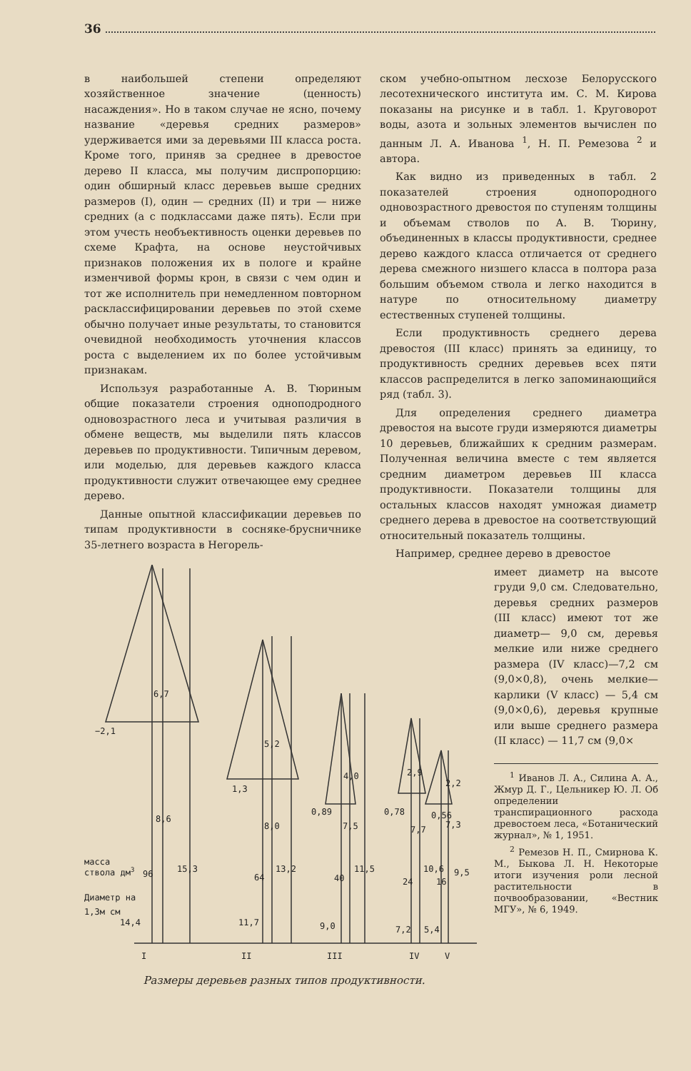36
в наибольшей степени определяют хозяйственное значение (ценность) насаждения». Но в таком случае не ясно, почему название «деревья средних размеров» удерживается ими за деревьями III класса роста. Кроме того, приняв за среднее в древостое дерево II класса, мы получим диспропорцию: один обширный класс деревьев выше средних размеров (I), один — средних (II) и три — ниже средних (а с подклассами даже пять). Если при этом учесть необъективность оценки деревьев по схеме Крафта, на основе неустойчивых признаков положения их в пологе и крайне изменчивой формы крон, в связи с чем один и тот же исполнитель при немедленном повторном расклассифицировании деревьев по этой схеме обычно получает иные результаты, то становится очевидной необходимость уточнения классов роста с выделением их по более устойчивым признакам.
Используя разработанные А. В. Тюриным общие показатели строения одноподродного одновозрастного леса и учитывая различия в обмене веществ, мы выделили пять классов деревьев по продуктивности. Типичным деревом, или моделью, для деревьев каждого класса продуктивности служит отвечающее ему среднее дерево.
Данные опытной классификации деревьев по типам продуктивности в сосняке-брусничнике 35-летнего возраста в Негорель-
ском учебно-опытном лесхозе Белорусского лесотехнического института им. С. М. Кирова показаны на рисунке и в табл. 1. Круговорот воды, азота и зольных элементов вычислен по данным Л. А. Иванова <sup>1</sup>, Н. П. Ремезова <sup>2</sup> и автора.
Как видно из приведенных в табл. 2 показателей строения однопородного одновозрастного древостоя по ступеням толщины и объемам стволов по А. В. Тюрину, объединенных в классы продуктивности, среднее дерево каждого класса отличается от среднего дерева смежного низшего класса в полтора раза большим объемом ствола и легко находится в натуре по относительному диаметру естественных ступеней толщины.
Если продуктивность среднего дерева древостоя (III класс) принять за единицу, то продуктивность средних деревьев всех пяти классов распределится в легко запоминающийся ряд (табл. 3).
Для определения среднего диаметра древостоя на высоте груди измеряются диаметры 10 деревьев, ближайших к средним размерам. Полученная величина вместе с тем является средним диаметром деревьев III класса продуктивности. Показатели толщины для остальных классов находят умножая диаметр среднего дерева в древостое на соответствующий относительный показатель толщины.
Например, среднее дерево в древостое
6,7
−2,1
8,6
15,3
5,2
1,3
8,0
13,2
4,0
0,89
7,5
11,5
2,9
0,78
7,7
10,6
2,2
0,56
7,3
9,5
масса
ствола дм3
96
64
40
24
16
Диаметр на
1,3м см
14,4
11,7
9,0
7,2
5,4
I
II
III
IV
V
Размеры деревьев разных типов продуктивности.
имеет диаметр на высоте груди 9,0 см. Следовательно, деревья средних размеров (III класс) имеют тот же диаметр— 9,0 см, деревья мелкие или ниже среднего размера (IV класс)—7,2 см (9,0×0,8), очень мелкие—карлики (V класс) — 5,4 см (9,0×0,6), деревья крупные или выше среднего размера (II класс) — 11,7 см (9,0×
<sup>1</sup> Иванов Л. А., Силина А. А., Жмур Д. Г., Цельникер Ю. Л. Об определении транспирационного расхода древостоем леса, «Ботанический журнал», № 1, 1951.
<sup>2</sup> Ремезов Н. П., Смирнова К. М., Быкова Л. Н. Некоторые итоги изучения роли лесной растительности в почвообразовании, «Вестник МГУ», № 6, 1949.